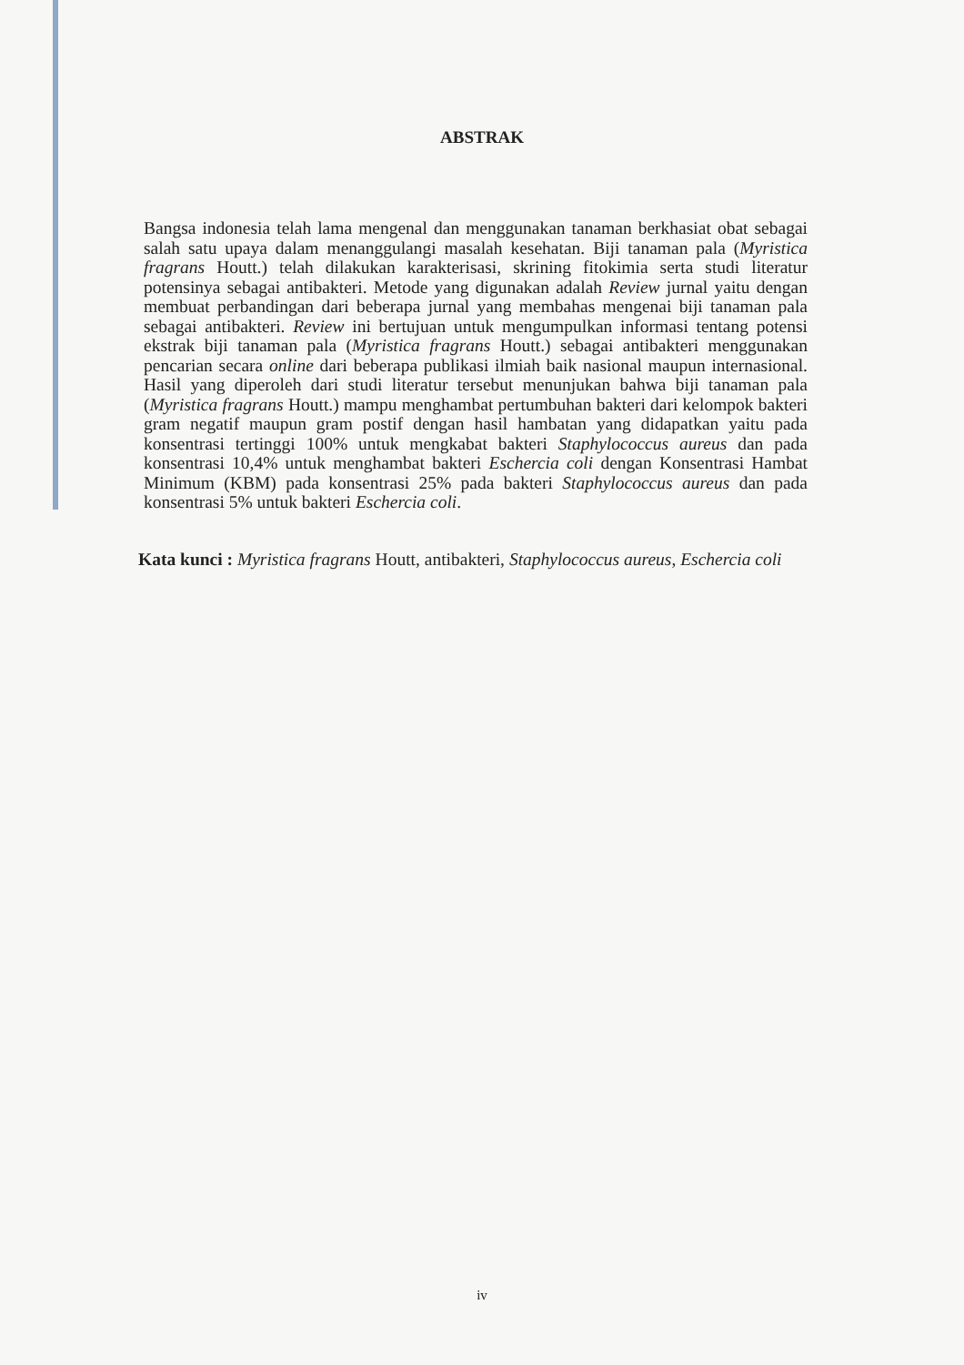ABSTRAK
Bangsa indonesia telah lama mengenal dan menggunakan tanaman berkhasiat obat sebagai salah satu upaya dalam menanggulangi masalah kesehatan. Biji tanaman pala (Myristica fragrans Houtt.) telah dilakukan karakterisasi, skrining fitokimia serta studi literatur potensinya sebagai antibakteri. Metode yang digunakan adalah Review jurnal yaitu dengan membuat perbandingan dari beberapa jurnal yang membahas mengenai biji tanaman pala sebagai antibakteri. Review ini bertujuan untuk mengumpulkan informasi tentang potensi ekstrak biji tanaman pala (Myristica fragrans Houtt.) sebagai antibakteri menggunakan pencarian secara online dari beberapa publikasi ilmiah baik nasional maupun internasional. Hasil yang diperoleh dari studi literatur tersebut menunjukan bahwa biji tanaman pala (Myristica fragrans Houtt.) mampu menghambat pertumbuhan bakteri dari kelompok bakteri gram negatif maupun gram postif dengan hasil hambatan yang didapatkan yaitu pada konsentrasi tertinggi 100% untuk mengkabat bakteri Staphylococcus aureus dan pada konsentrasi 10,4% untuk menghambat bakteri Eschercia coli dengan Konsentrasi Hambat Minimum (KBM) pada konsentrasi 25% pada bakteri Staphylococcus aureus dan pada konsentrasi 5% untuk bakteri Eschercia coli.
Kata kunci : Myristica fragrans Houtt, antibakteri, Staphylococcus aureus, Eschercia coli
iv